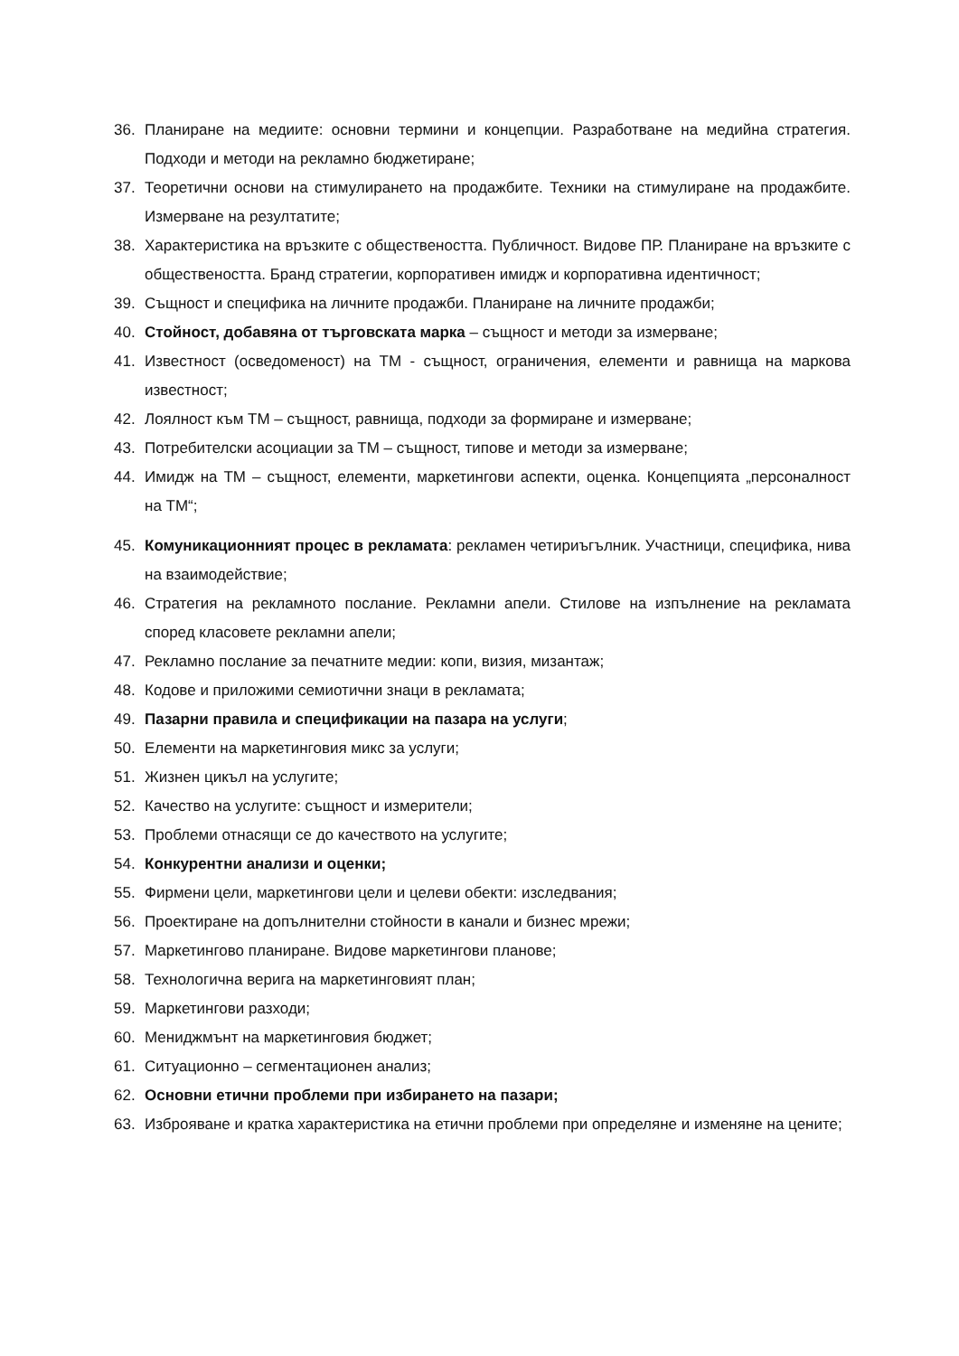36. Планиране на медиите: основни термини и концепции. Разработване на медийна стратегия. Подходи и методи на рекламно бюджетиране;
37. Теоретични основи на стимулирането на продажбите. Техники на стимулиране на продажбите. Измерване на резултатите;
38. Характеристика на връзките с обществеността. Публичност. Видове ПР. Планиране на връзките с обществеността. Бранд стратегии, корпоративен имидж и корпоративна идентичност;
39. Същност и специфика на личните продажби. Планиране на личните продажби;
40. Стойност, добавяна от търговската марка – същност и методи за измерване;
41. Известност (осведоменост) на ТМ - същност, ограничения, елементи и равнища на маркова известност;
42. Лоялност към ТМ – същност, равнища, подходи за формиране и измерване;
43. Потребителски асоциации за ТМ – същност, типове и методи за измерване;
44. Имидж на ТМ – същност, елементи, маркетингови аспекти, оценка. Концепцията „персоналност на ТМ“;
45. Комуникационният процес в рекламата: рекламен четириъгълник. Участници, специфика, нива на взаимодействие;
46. Стратегия на рекламното послание. Рекламни апели. Стилове на изпълнение на рекламата според класовете рекламни апели;
47. Рекламно послание за печатните медии: копи, визия, мизантаж;
48. Кодове и приложими семиотични знаци в рекламата;
49. Пазарни правила и спецификации на пазара на услуги;
50. Елементи на маркетинговия микс за услуги;
51. Жизнен цикъл на услугите;
52. Качество на услугите: същност и измерители;
53. Проблеми отнасящи се до качеството на услугите;
54. Конкурентни анализи и оценки;
55. Фирмени цели, маркетингови цели и целеви обекти: изследвания;
56. Проектиране на допълнителни стойности в канали и бизнес мрежи;
57. Маркетингово планиране. Видове маркетингови планове;
58. Технологична верига на маркетинговият план;
59. Маркетингови разходи;
60. Мениджмънт на маркетинговия бюджет;
61. Ситуационно – сегментационен анализ;
62. Основни етични проблеми при избирането на пазари;
63. Изброяване и кратка характеристика на етични проблеми при определяне и изменяне на цените;